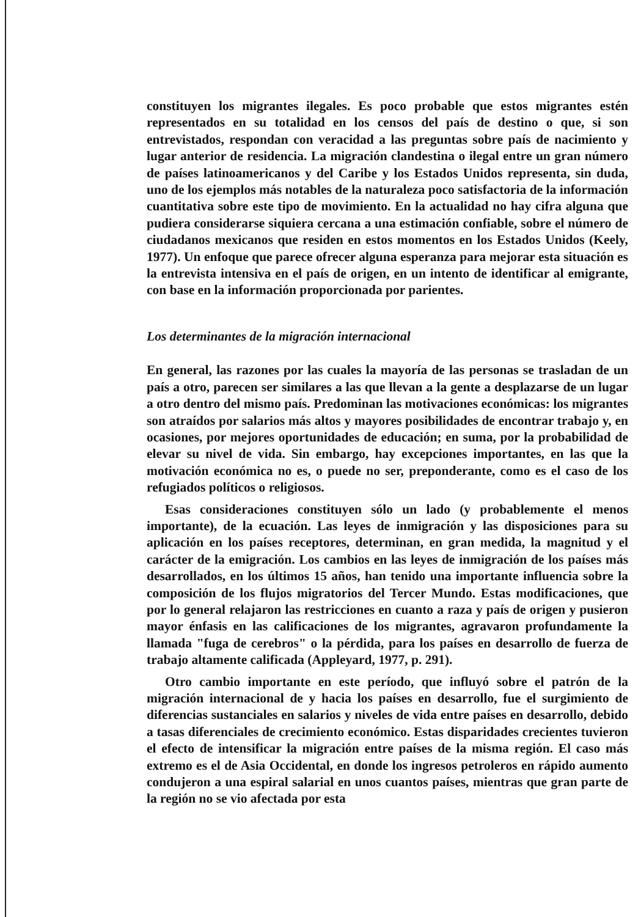constituyen los migrantes ilegales. Es poco probable que estos migrantes estén representados en su totalidad en los censos del país de destino o que, si son entrevistados, respondan con veracidad a las preguntas sobre país de nacimiento y lugar anterior de residencia. La migración clandestina o ilegal entre un gran número de países latinoamericanos y del Caribe y los Estados Unidos representa, sin duda, uno de los ejemplos más notables de la naturaleza poco satisfactoria de la información cuantitativa sobre este tipo de movimiento. En la actualidad no hay cifra alguna que pudiera considerarse siquiera cercana a una estimación confiable, sobre el número de ciudadanos mexicanos que residen en estos momentos en los Estados Unidos (Keely, 1977). Un enfoque que parece ofrecer alguna esperanza para mejorar esta situación es la entrevista intensiva en el país de origen, en un intento de identificar al emigrante, con base en la información proporcionada por parientes.
Los determinantes de la migración internacional
En general, las razones por las cuales la mayoría de las personas se trasladan de un país a otro, parecen ser similares a las que llevan a la gente a desplazarse de un lugar a otro dentro del mismo país. Predominan las motivaciones económicas: los migrantes son atraídos por salarios más altos y mayores posibilidades de encontrar trabajo y, en ocasiones, por mejores oportunidades de educación; en suma, por la probabilidad de elevar su nivel de vida. Sin embargo, hay excepciones importantes, en las que la motivación económica no es, o puede no ser, preponderante, como es el caso de los refugiados políticos o religiosos.
Esas consideraciones constituyen sólo un lado (y probablemente el menos importante), de la ecuación. Las leyes de inmigración y las disposiciones para su aplicación en los países receptores, determinan, en gran medida, la magnitud y el carácter de la emigración. Los cambios en las leyes de inmigración de los países más desarrollados, en los últimos 15 años, han tenido una importante influencia sobre la composición de los flujos migratorios del Tercer Mundo. Estas modificaciones, que por lo general relajaron las restricciones en cuanto a raza y país de origen y pusieron mayor énfasis en las calificaciones de los migrantes, agravaron profundamente la llamada "fuga de cerebros" o la pérdida, para los países en desarrollo de fuerza de trabajo altamente calificada (Appleyard, 1977, p. 291).
Otro cambio importante en este período, que influyó sobre el patrón de la migración internacional de y hacia los países en desarrollo, fue el surgimiento de diferencias sustanciales en salarios y niveles de vida entre países en desarrollo, debido a tasas diferenciales de crecimiento económico. Estas disparidades crecientes tuvieron el efecto de intensificar la migración entre países de la misma región. El caso más extremo es el de Asia Occidental, en donde los ingresos petroleros en rápido aumento condujeron a una espiral salarial en unos cuantos países, mientras que gran parte de la región no se vio afectada por esta